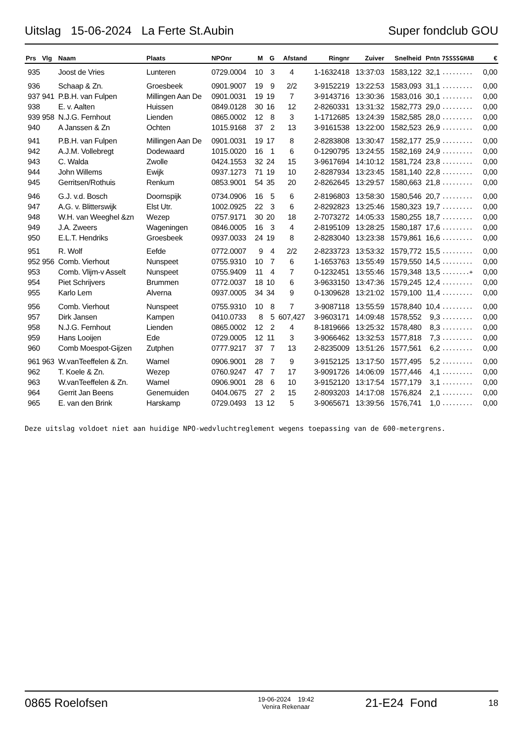Uitslag 15-06-2024 La Ferte St.Aubin Super fondclub GOU
| Prs | Vlg | Naam | Plaats | NPOnr | M | G | Afstand | Ringnr | Zuiver | Snelheid | Pntn | 7SSSSGHAB | € |
| --- | --- | --- | --- | --- | --- | --- | --- | --- | --- | --- | --- | --- | --- |
| 935 | | Joost de Vries | Lunteren | 0729.0004 | 10 | 3 | 4 | 1-1632418 | 13:37:03 | 1583,122 | 32,1 | ......... | 0,00 |
| 936 | | Schaap & Zn. | Groesbeek | 0901.9007 | 19 | 9 | 2/2 | 3-9152219 | 13:22:53 | 1583,093 | 31,1 | ......... | 0,00 |
| 937 | 941 | P.B.H. van Fulpen | Millingen Aan De | 0901.0031 | 19 | 19 | 7 | 3-9143716 | 13:30:36 | 1583,016 | 30,1 | ......... | 0,00 |
| 938 | | E. v. Aalten | Huissen | 0849.0128 | 30 | 16 | 12 | 2-8260331 | 13:31:32 | 1582,773 | 29,0 | ......... | 0,00 |
| 939 | 958 | N.J.G. Fernhout | Lienden | 0865.0002 | 12 | 8 | 3 | 1-1712685 | 13:24:39 | 1582,585 | 28,0 | ......... | 0,00 |
| 940 | | A Janssen & Zn | Ochten | 1015.9168 | 37 | 2 | 13 | 3-9161538 | 13:22:00 | 1582,523 | 26,9 | ......... | 0,00 |
| 941 | | P.B.H. van Fulpen | Millingen Aan De | 0901.0031 | 19 | 17 | 8 | 2-8283808 | 13:30:47 | 1582,177 | 25,9 | ......... | 0,00 |
| 942 | | A.J.M. Vollebregt | Dodewaard | 1015.0020 | 16 | 1 | 6 | 0-1290795 | 13:24:55 | 1582,169 | 24,9 | ......... | 0,00 |
| 943 | | C. Walda | Zwolle | 0424.1553 | 32 | 24 | 15 | 3-9617694 | 14:10:12 | 1581,724 | 23,8 | ......... | 0,00 |
| 944 | | John Willems | Ewijk | 0937.1273 | 71 | 19 | 10 | 2-8287934 | 13:23:45 | 1581,140 | 22,8 | ......... | 0,00 |
| 945 | | Gerritsen/Rothuis | Renkum | 0853.9001 | 54 | 35 | 20 | 2-8262645 | 13:29:57 | 1580,663 | 21,8 | ......... | 0,00 |
| 946 | | G.J. v.d. Bosch | Doornspijk | 0734.0906 | 16 | 5 | 6 | 2-8196803 | 13:58:30 | 1580,546 | 20,7 | ......... | 0,00 |
| 947 | | A.G. v. Blitterswijk | Elst Utr. | 1002.0925 | 22 | 3 | 6 | 2-8292823 | 13:25:46 | 1580,323 | 19,7 | ......... | 0,00 |
| 948 | | W.H. van Weeghel &zn | Wezep | 0757.9171 | 30 | 20 | 18 | 2-7073272 | 14:05:33 | 1580,255 | 18,7 | ......... | 0,00 |
| 949 | | J.A. Zweers | Wageningen | 0846.0005 | 16 | 3 | 4 | 2-8195109 | 13:28:25 | 1580,187 | 17,6 | ......... | 0,00 |
| 950 | | E.L.T. Hendriks | Groesbeek | 0937.0033 | 24 | 19 | 8 | 2-8283040 | 13:23:38 | 1579,861 | 16,6 | ......... | 0,00 |
| 951 | | R. Wolf | Eefde | 0772.0007 | 9 | 4 | 2/2 | 2-8233723 | 13:53:32 | 1579,772 | 15,5 | ......... | 0,00 |
| 952 | 956 | Comb. Vierhout | Nunspeet | 0755.9310 | 10 | 7 | 6 | 1-1653763 | 13:55:49 | 1579,550 | 14,5 | ......... | 0,00 |
| 953 | | Comb. Vlijm-v Asselt | Nunspeet | 0755.9409 | 11 | 4 | 7 | 0-1232451 | 13:55:46 | 1579,348 | 13,5 | ........+ | 0,00 |
| 954 | | Piet Schrijvers | Brummen | 0772.0037 | 18 | 10 | 6 | 3-9633150 | 13:47:36 | 1579,245 | 12,4 | ......... | 0,00 |
| 955 | | Karlo Lem | Alverna | 0937.0005 | 34 | 34 | 9 | 0-1309628 | 13:21:02 | 1579,100 | 11,4 | ......... | 0,00 |
| 956 | | Comb. Vierhout | Nunspeet | 0755.9310 | 10 | 8 | 7 | 3-9087118 | 13:55:59 | 1578,840 | 10,4 | ......... | 0,00 |
| 957 | | Dirk Jansen | Kampen | 0410.0733 | 8 | 5 | 607,427 | 3-9603171 | 14:09:48 | 1578,552 | 9,3 | ......... | 0,00 |
| 958 | | N.J.G. Fernhout | Lienden | 0865.0002 | 12 | 2 | 4 | 8-1819666 | 13:25:32 | 1578,480 | 8,3 | ......... | 0,00 |
| 959 | | Hans Looijen | Ede | 0729.0005 | 12 | 11 | 3 | 3-9066462 | 13:32:53 | 1577,818 | 7,3 | ......... | 0,00 |
| 960 | | Comb Moespot-Gijzen | Zutphen | 0777.9217 | 37 | 7 | 13 | 2-8235009 | 13:51:26 | 1577,561 | 6,2 | ......... | 0,00 |
| 961 | 963 | W.vanTeeffelen & Zn. | Wamel | 0906.9001 | 28 | 7 | 9 | 3-9152125 | 13:17:50 | 1577,495 | 5,2 | ......... | 0,00 |
| 962 | | T. Koele & Zn. | Wezep | 0760.9247 | 47 | 7 | 17 | 3-9091726 | 14:06:09 | 1577,446 | 4,1 | ......... | 0,00 |
| 963 | | W.vanTeeffelen & Zn. | Wamel | 0906.9001 | 28 | 6 | 10 | 3-9152120 | 13:17:54 | 1577,179 | 3,1 | ......... | 0,00 |
| 964 | | Gerrit Jan Beens | Genemuiden | 0404.0675 | 27 | 2 | 15 | 2-8093203 | 14:17:08 | 1576,824 | 2,1 | ......... | 0,00 |
| 965 | | E. van den Brink | Harskamp | 0729.0493 | 13 | 12 | 5 | 3-9065671 | 13:39:56 | 1576,741 | 1,0 | ......... | 0,00 |
Deze uitslag voldoet niet aan huidige NPO-wedvluchtreglement wegens toepassing van de 600-metergrens.
0865 Roelofsen 19-06-2024 19:42
Venira Rekenaar 21-E24 Fond 18